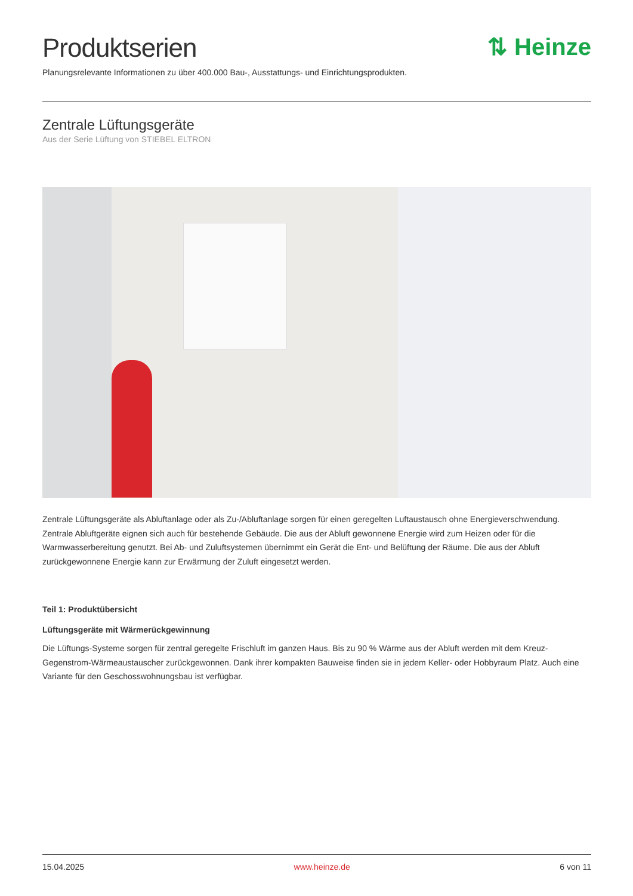Produktserien ⇅ Heinze
Planungsrelevante Informationen zu über 400.000 Bau-, Ausstattungs- und Einrichtungsprodukten.
Zentrale Lüftungsgeräte
Aus der Serie Lüftung von STIEBEL ELTRON
Zentrale Lüftungsgeräte als Abluftanlage oder als Zu-/Abluftanlage sorgen für einen geregelten Luftaustausch ohne Energieverschwendung. Zentrale Abluftgeräte eignen sich auch für bestehende Gebäude. Die aus der Abluft gewonnene Energie wird zum Heizen oder für die Warmwasserbereitung genutzt. Bei Ab- und Zuluftsystemen übernimmt ein Gerät die Ent- und Belüftung der Räume. Die aus der Abluft zurückgewonnene Energie kann zur Erwärmung der Zuluft eingesetzt werden.
Teil 1: Produktübersicht
Lüftungsgeräte mit Wärmerückgewinnung
Die Lüftungs-Systeme sorgen für zentral geregelte Frischluft im ganzen Haus. Bis zu 90 % Wärme aus der Abluft werden mit dem Kreuz-Gegenstrom-Wärmeaustauscher zurückgewonnen. Dank ihrer kompakten Bauweise finden sie in jedem Keller- oder Hobbyraum Platz. Auch eine Variante für den Geschosswohnungsbau ist verfügbar.
15.04.2025 www.heinze.de 6 von 11